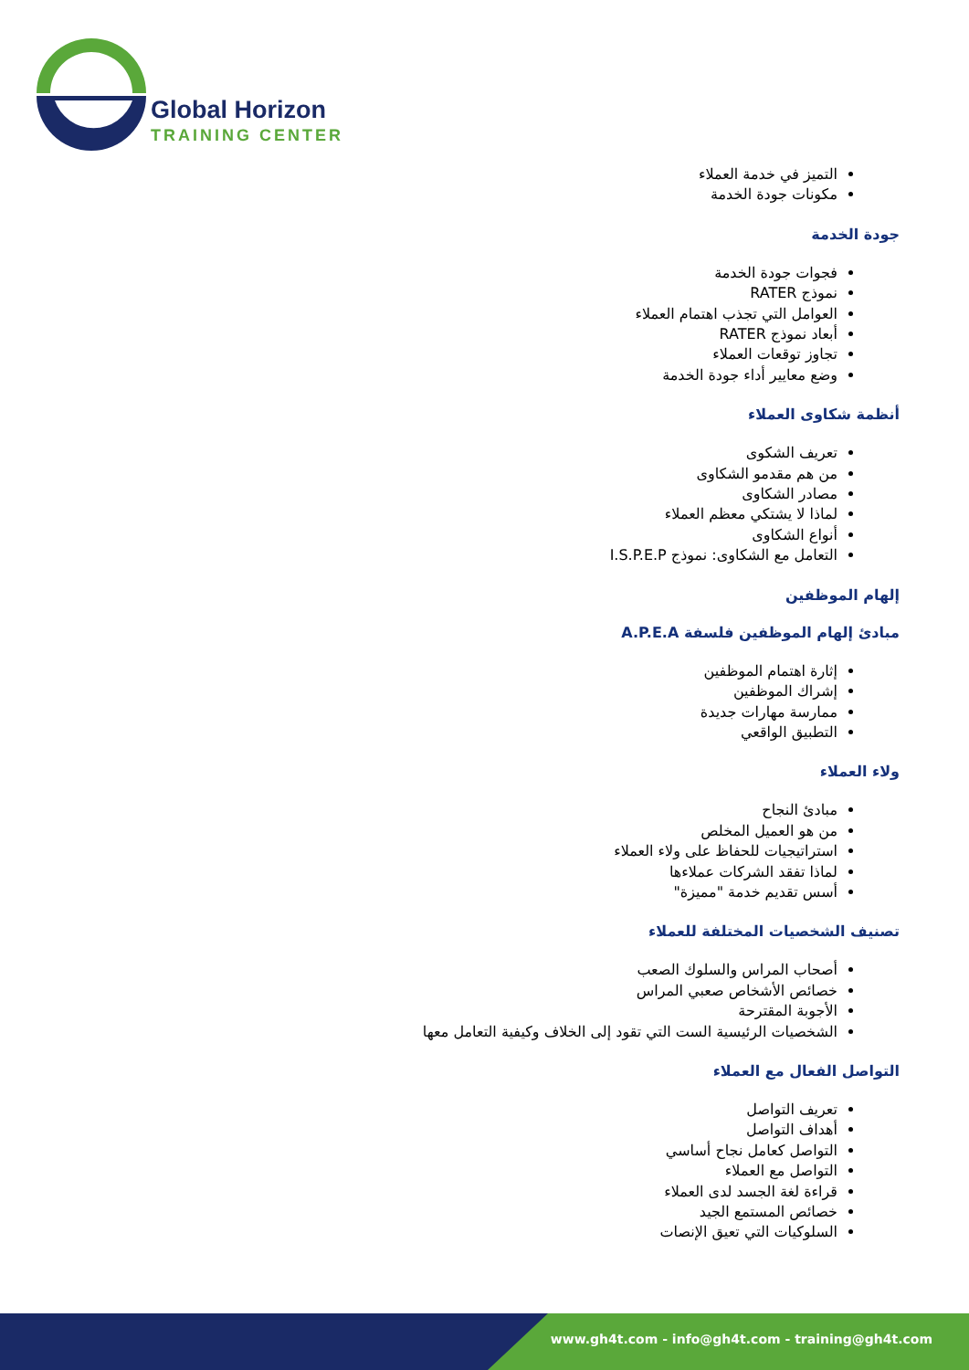Global Horizon
TRAINING CENTER
التميز في خدمة العملاء
مكونات جودة الخدمة
جودة الخدمة
فجوات جودة الخدمة
نموذج RATER
العوامل التي تجذب اهتمام العملاء
أبعاد نموذج RATER
تجاوز توقعات العملاء
وضع معايير أداء جودة الخدمة
أنظمة شكاوى العملاء
تعريف الشكوى
من هم مقدمو الشكاوى
مصادر الشكاوى
لماذا لا يشتكي معظم العملاء
أنواع الشكاوى
التعامل مع الشكاوى: نموذج I.S.P.E.P
إلهام الموظفين
مبادئ إلهام الموظفين فلسفة A.P.E.A
إثارة اهتمام الموظفين
إشراك الموظفين
ممارسة مهارات جديدة
التطبيق الواقعي
ولاء العملاء
مبادئ النجاح
من هو العميل المخلص
استراتيجيات للحفاظ على ولاء العملاء
لماذا تفقد الشركات عملاءها
أسس تقديم خدمة "مميزة"
تصنيف الشخصيات المختلفة للعملاء
أصحاب المراس والسلوك الصعب
خصائص الأشخاص صعبي المراس
الأجوبة المقترحة
الشخصيات الرئيسية الست التي تقود إلى الخلاف وكيفية التعامل معها
التواصل الفعال مع العملاء
تعريف التواصل
أهداف التواصل
التواصل كعامل نجاح أساسي
التواصل مع العملاء
قراءة لغة الجسد لدى العملاء
خصائص المستمع الجيد
السلوكيات التي تعيق الإنصات
www.gh4t.com - info@gh4t.com - training@gh4t.com